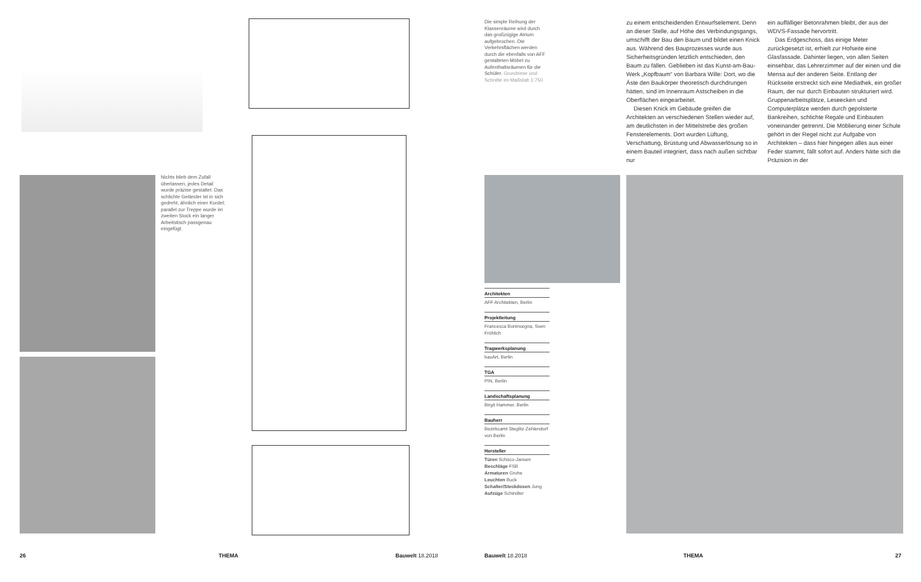Nichts blieb dem Zufall überlassen, jedes Detail wurde präzise gestaltet: Das schlichte Geländer ist in sich gedreht, ähnlich einer Kordel; parallel zur Treppe wurde im zweiten Stock ein langer Arbeitstisch passgenau eingefügt.
Die simple Reihung der Klassenräume wird durch das großzügige Atrium aufgebrochen. Die Verkehrsflächen werden durch die ebenfalls von AFF gestalteten Möbel zu Aufenthaltsräumen für die Schüler. Grundrisse und Schnitte im Maßstab 1:750
zu einem entscheidenden Entwurfselement. Denn an dieser Stelle, auf Höhe des Verbindungsgangs, umschifft der Bau den Baum und bildet einen Knick aus. Während des Bauprozesses wurde aus Sicherheitsgründen letztlich entschieden, den Baum zu fällen. Geblieben ist das Kunst-am-Bau-Werk „Kopfbaum“ von Barbara Wille: Dort, wo die Äste den Baukörper theoretisch durchdrungen hätten, sind im Innenraum Astscheiben in die Oberflächen eingearbeitet.
Diesen Knick im Gebäude greifen die Architekten an verschiedenen Stellen wieder auf, am deutlichsten in der Mittelstrebe des großen Fensterelements. Dort wurden Lüftung, Verschattung, Brüstung und Abwasserlösung so in einem Bauteil integriert, dass nach außen sichtbar nur
ein auffälliger Betonrahmen bleibt, der aus der WDVS-Fassade hervortritt.
Das Erdgeschoss, das einige Meter zurückgesetzt ist, erhielt zur Hofseite eine Glasfassade. Dahinter liegen, von allen Seiten einsehbar, das Lehrerzimmer auf der einen und die Mensa auf der anderen Seite. Entlang der Rückseite erstreckt sich eine Mediathek, ein großer Raum, der nur durch Einbauten strukturiert wird. Gruppenarbeitsplätze, Leseecken und Computerplätze werden durch gepolsterte Bankreihen, schlichte Regale und Einbauten voneinander getrennt. Die Möblierung einer Schule gehört in der Regel nicht zur Aufgabe von Architekten – dass hier hingegen alles aus einer Feder stammt, fällt sofort auf. Anders hätte sich die Präzision in der
Architekten
AFF Architekten, Berlin
Projektleitung
Francesca Boninsegna, Sven Fröhlich
Tragwerksplanung
bauArt, Berlin
TGA
PIN, Berlin
Landschaftsplanung
Birgit Hammer, Berlin
Bauherr
Bezirksamt Steglitz-Zehlendorf von Berlin
Hersteller
Türen Schüco-Jansen
Beschläge FSB
Armaturen Grohe
Leuchten Buck
Schalter/Steckdosen Jung
Aufzüge Schindler
26 THEMA Bauwelt 18.2018 Bauwelt 18.2018 THEMA 27